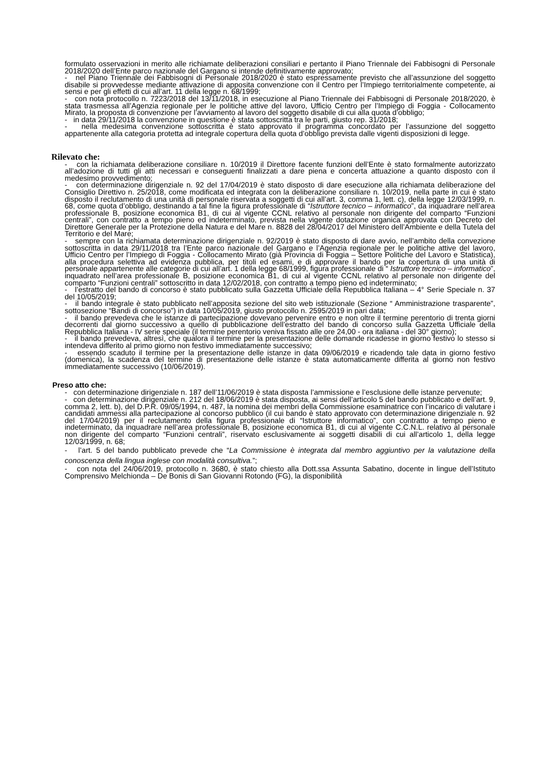formulato osservazioni in merito alle richiamate deliberazioni consiliari e pertanto il Piano Triennale dei Fabbisogni di Personale 2018/2020 dell’Ente parco nazionale del Gargano si intende definitivamente approvato;
- nel Piano Triennale dei Fabbisogni di Personale 2018/2020 è stato espressamente previsto che all’assunzione del soggetto disabile si provvedesse mediante attivazione di apposita convenzione con il Centro per l’Impiego territorialmente competente, ai sensi e per gli effetti di cui all’art. 11 della legge n. 68/1999;
- con nota protocollo n. 7223/2018 del 13/11/2018, in esecuzione al Piano Triennale dei Fabbisogni di Personale 2018/2020, è stata trasmessa all’Agenzia regionale per le politiche attive del lavoro, Ufficio Centro per l’Impiego di Foggia - Collocamento Mirato, la proposta di convenzione per l’avviamento al lavoro del soggetto disabile di cui alla quota d’obbligo;
- in data 29/11/2018 la convenzione in questione è stata sottoscritta tra le parti, giusto rep. 31/2018;
- nella medesima convenzione sottoscritta è stato approvato il programma concordato per l’assunzione del soggetto appartenente alla categoria protetta ad integrale copertura della quota d’obbligo prevista dalle vigenti disposizioni di legge.
Rilevato che:
- con la richiamata deliberazione consiliare n. 10/2019 il Direttore facente funzioni dell’Ente è stato formalmente autorizzato all’adozione di tutti gli atti necessari e conseguenti finalizzati a dare piena e concerta attuazione a quanto disposto con il medesimo provvedimento;
- con determinazione dirigenziale n. 92 del 17/04/2019 è stato disposto di dare esecuzione alla richiamata deliberazione del Consiglio Direttivo n. 25/2018, come modificata ed integrata con la deliberazione consiliare n. 10/2019, nella parte in cui è stato disposto il reclutamento di una unità di personale riservata a soggetti di cui all’art. 3, comma 1, lett. c), della legge 12/03/1999, n. 68, come quota d’obbligo, destinando a tal fine la figura professionale di “Istruttore tecnico – informatico”, da inquadrare nell’area professionale B, posizione economica B1, di cui al vigente CCNL relativo al personale non dirigente del comparto “Funzioni centrali”, con contratto a tempo pieno ed indeterminato, prevista nella vigente dotazione organica approvata con Decreto del Direttore Generale per la Protezione della Natura e del Mare n. 8828 del 28/04/2017 del Ministero dell’Ambiente e della Tutela del Territorio e del Mare;
- sempre con la richiamata determinazione dirigenziale n. 92/2019 è stato disposto di dare avvio, nell’ambito della convezione sottoscritta in data 29/11/2018 tra l’Ente parco nazionale del Gargano e l’Agenzia regionale per le politiche attive del lavoro, Ufficio Centro per l’Impiego di Foggia - Collocamento Mirato (già Provincia di Foggia – Settore Politiche del Lavoro e Statistica), alla procedura selettiva ad evidenza pubblica, per titoli ed esami, e di approvare il bando per la copertura di una unità di personale appartenente alle categorie di cui all’art. 1 della legge 68/1999, figura professionale di “ Istruttore tecnico – informatico”, inquadrato nell’area professionale B, posizione economica B1, di cui al vigente CCNL relativo al personale non dirigente del comparto “Funzioni centrali” sottoscritto in data 12/02/2018, con contratto a tempo pieno ed indeterminato;
- l’estratto del bando di concorso è stato pubblicato sulla Gazzetta Ufficiale della Repubblica Italiana – 4° Serie Speciale n. 37 del 10/05/2019;
- il bando integrale è stato pubblicato nell’apposita sezione del sito web istituzionale (Sezione “ Amministrazione trasparente”, sottosezione “Bandi di concorso”) in data 10/05/2019, giusto protocollo n. 2595/2019 in pari data;
- il bando prevedeva che le istanze di partecipazione dovevano pervenire entro e non oltre il termine perentorio di trenta giorni decorrenti dal giorno successivo a quello di pubblicazione dell’estratto del bando di concorso sulla Gazzetta Ufficiale della Repubblica Italiana - IV serie speciale (il termine perentorio veniva fissato alle ore 24,00 - ora italiana - del 30° giorno);
- il bando prevedeva, altresì, che qualora il termine per la presentazione delle domande ricadesse in giorno festivo lo stesso si intendeva differito al primo giorno non festivo immediatamente successivo;
- essendo scaduto il termine per la presentazione delle istanze in data 09/06/2019 e ricadendo tale data in giorno festivo (domenica), la scadenza del termine di presentazione delle istanze è stata automaticamente differita al giorno non festivo immediatamente successivo (10/06/2019).
Preso atto che:
- con determinazione dirigenziale n. 187 dell’11/06/2019 è stata disposta l’ammissione e l’esclusione delle istanze pervenute;
- con determinazione dirigenziale n. 212 del 18/06/2019 è stata disposta, ai sensi dell’articolo 5 del bando pubblicato e dell’art. 9, comma 2, lett. b), del D.P.R. 09/05/1994, n. 487, la nomina dei membri della Commissione esaminatrice con l’incarico di valutare i candidati ammessi alla partecipazione al concorso pubblico (il cui bando è stato approvato con determinazione dirigenziale n. 92 del 17/04/2019) per il reclutamento della figura professionale di “Istruttore informatico”, con contratto a tempo pieno e indeterminato, da inquadrare nell’area professionale B, posizione economica B1, di cui al vigente C.C.N.L. relativo al personale non dirigente del comparto “Funzioni centrali”, riservato esclusivamente ai soggetti disabili di cui all’articolo 1, della legge 12/03/1999, n. 68;
- l’art. 5 del bando pubblicato prevede che “La Commissione è integrata dal membro aggiuntivo per la valutazione della conoscenza della lingua inglese con modalità consultiva.”;
- con nota del 24/06/2019, protocollo n. 3680, è stato chiesto alla Dott.ssa Assunta Sabatino, docente in lingue dell’Istituto Comprensivo Melchionda – De Bonis di San Giovanni Rotondo (FG), la disponibilità